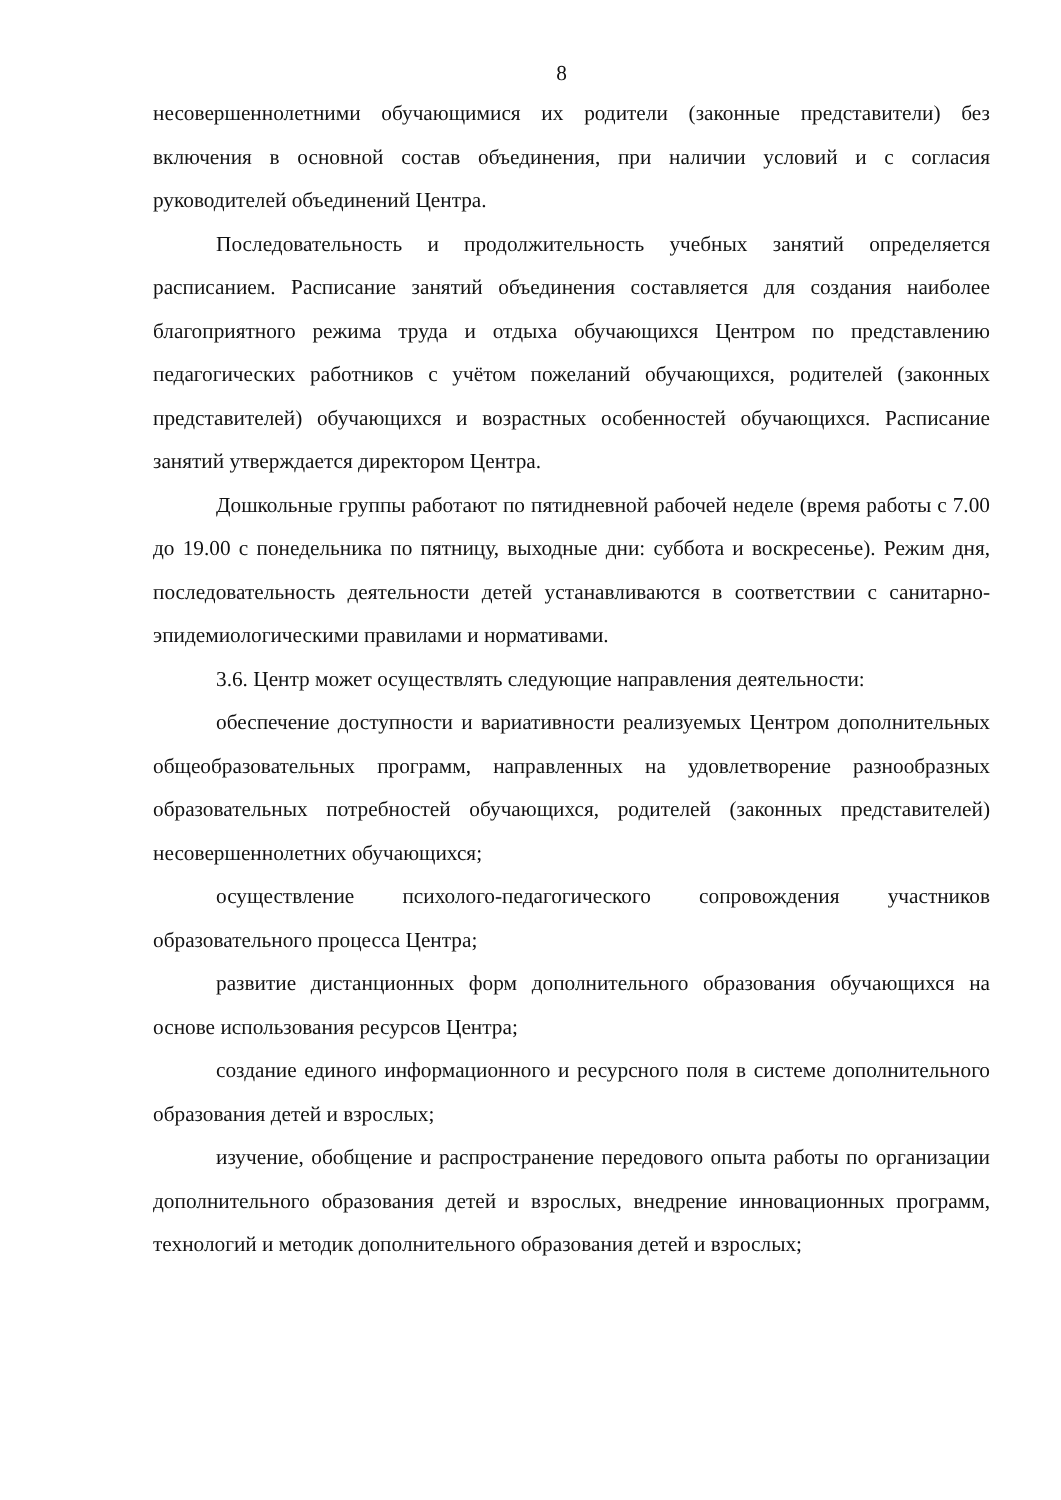8
несовершеннолетними обучающимися их родители (законные представители) без включения в основной состав объединения, при наличии условий и с согласия руководителей объединений Центра.
Последовательность и продолжительность учебных занятий определяется расписанием. Расписание занятий объединения составляется для создания наиболее благоприятного режима труда и отдыха обучающихся Центром по представлению педагогических работников с учётом пожеланий обучающихся, родителей (законных представителей) обучающихся и возрастных особенностей обучающихся. Расписание занятий утверждается директором Центра.
Дошкольные группы работают по пятидневной рабочей неделе (время работы с 7.00 до 19.00 с понедельника по пятницу, выходные дни: суббота и воскресенье). Режим дня, последовательность деятельности детей устанавливаются в соответствии с санитарно-эпидемиологическими правилами и нормативами.
3.6. Центр может осуществлять следующие направления деятельности:
обеспечение доступности и вариативности реализуемых Центром дополнительных общеобразовательных программ, направленных на удовлетворение разнообразных образовательных потребностей обучающихся, родителей (законных представителей) несовершеннолетних обучающихся;
осуществление психолого-педагогического сопровождения участников образовательного процесса Центра;
развитие дистанционных форм дополнительного образования обучающихся на основе использования ресурсов Центра;
создание единого информационного и ресурсного поля в системе дополнительного образования детей и взрослых;
изучение, обобщение и распространение передового опыта работы по организации дополнительного образования детей и взрослых, внедрение инновационных программ, технологий и методик дополнительного образования детей и взрослых;